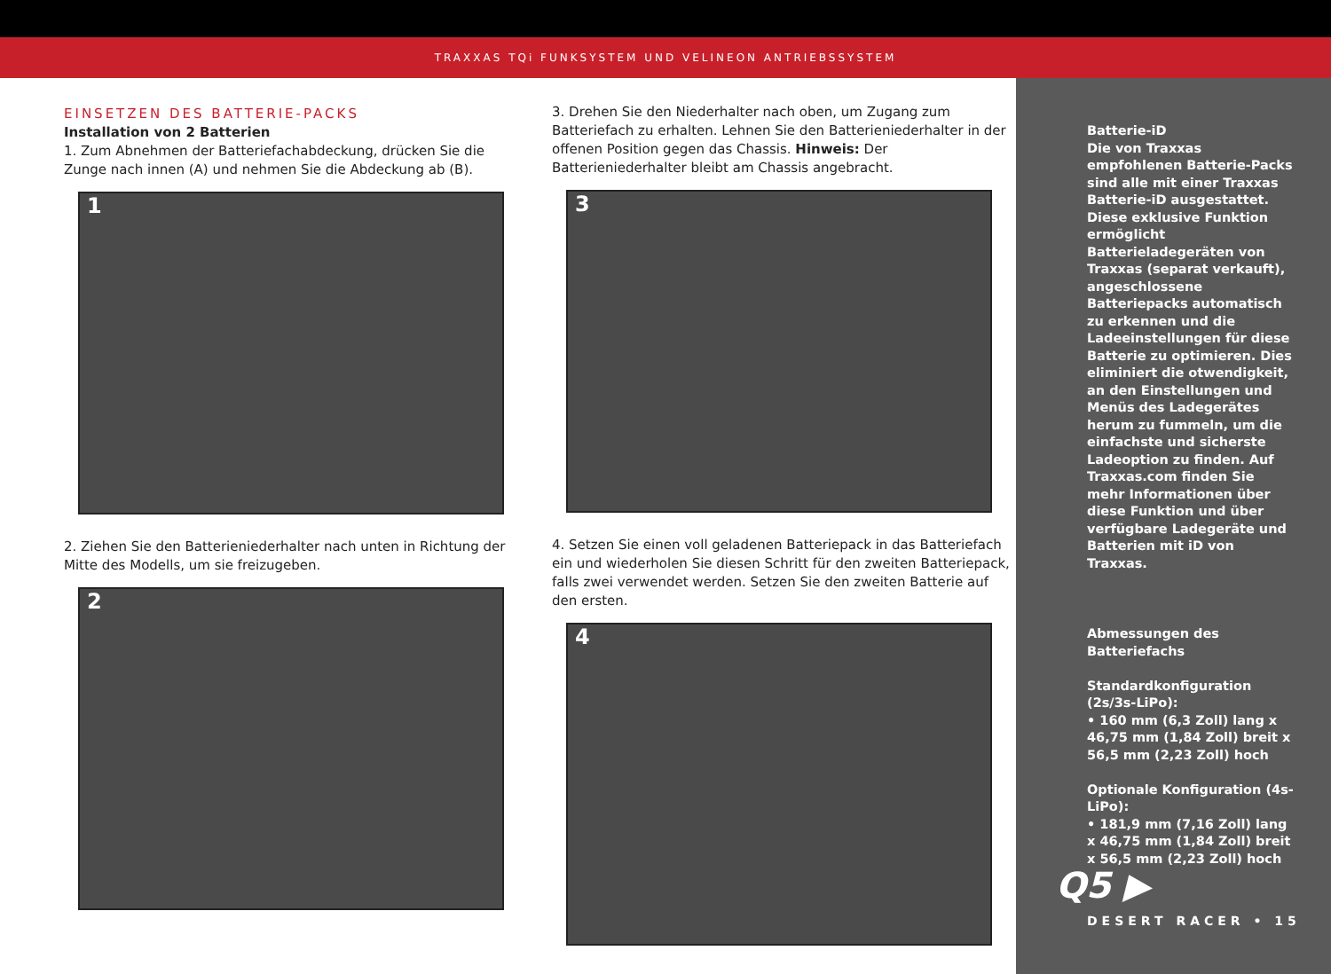TRAXXAS TQi FUNKSYSTEM UND VELINEON ANTRIEBSSYSTEM
EINSETZEN DES BATTERIE-PACKS
Installation von 2 Batterien
1. Zum Abnehmen der Batteriefachabdeckung, drücken Sie die Zunge nach innen (A) und nehmen Sie die Abdeckung ab (B).
1
2. Ziehen Sie den Batterieniederhalter nach unten in Richtung der Mitte des Modells, um sie freizugeben.
2
3. Drehen Sie den Niederhalter nach oben, um Zugang zum Batteriefach zu erhalten. Lehnen Sie den Batterieniederhalter in der offenen Position gegen das Chassis. Hinweis: Der Batterieniederhalter bleibt am Chassis angebracht.
3
4. Setzen Sie einen voll geladenen Batteriepack in das Batteriefach ein und wiederholen Sie diesen Schritt für den zweiten Batteriepack, falls zwei verwendet werden. Setzen Sie den zweiten Batterie auf den ersten.
4
Batterie-iD
Die von Traxxas empfohlenen Batterie-Packs sind alle mit einer Traxxas Batterie-iD ausgestattet. Diese exklusive Funktion ermöglicht Batterieladegeräten von Traxxas (separat verkauft), angeschlossene Batteriepacks automatisch zu erkennen und die Ladeeinstellungen für diese Batterie zu optimieren. Dies eliminiert die otwendigkeit, an den Einstellungen und Menüs des Ladegerätes herum zu fummeln, um die einfachste und sicherste Ladeoption zu finden. Auf Traxxas.com finden Sie mehr Informationen über diese Funktion und über verfügbare Ladegeräte und Batterien mit iD von Traxxas.
Abmessungen des Batteriefachs
Standardkonfiguration (2s/3s-LiPo):
• 160 mm (6,3 Zoll) lang x 46,75 mm (1,84 Zoll) breit x 56,5 mm (2,23 Zoll) hoch
Optionale Konfiguration (4s-LiPo):
• 181,9 mm (7,16 Zoll) lang x 46,75 mm (1,84 Zoll) breit x 56,5 mm (2,23 Zoll) hoch
Q5 ▶
DESERT RACER • 15